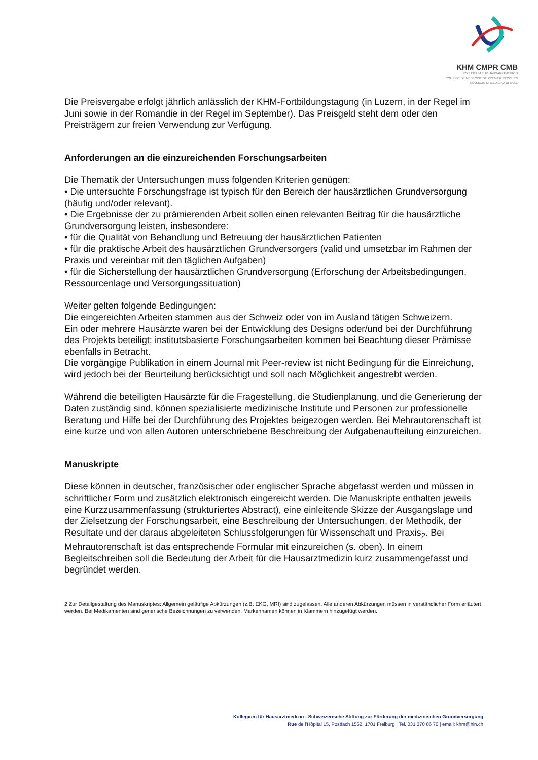KHM CMPR CMB
KOLLEGIUM FÜR HAUSARZTMEDIZIN
COLLEGE DE MEDECINE DE PREMIER RECOURS
COLLEGIO DI MEDICINA DI BASE
Die Preisvergabe erfolgt jährlich anlässlich der KHM-Fortbildungstagung (in Luzern, in der Regel im Juni sowie in der Romandie in der Regel im September). Das Preisgeld steht dem oder den Preisträgern zur freien Verwendung zur Verfügung.
Anforderungen an die einzureichenden Forschungsarbeiten
Die Thematik der Untersuchungen muss folgenden Kriterien genügen:
• Die untersuchte Forschungsfrage ist typisch für den Bereich der hausärztlichen Grundversorgung (häufig und/oder relevant).
• Die Ergebnisse der zu prämierenden Arbeit sollen einen relevanten Beitrag für die hausärztliche Grundversorgung leisten, insbesondere:
• für die Qualität von Behandlung und Betreuung der hausärztlichen Patienten
• für die praktische Arbeit des hausärztlichen Grundversorgers (valid und umsetzbar im Rahmen der Praxis und vereinbar mit den täglichen Aufgaben)
• für die Sicherstellung der hausärztlichen Grundversorgung (Erforschung der Arbeitsbedingungen, Ressourcenlage und Versorgungssituation)
Weiter gelten folgende Bedingungen:
Die eingereichten Arbeiten stammen aus der Schweiz oder von im Ausland tätigen Schweizern.
Ein oder mehrere Hausärzte waren bei der Entwicklung des Designs oder/und bei der Durchführung des Projekts beteiligt; institutsbasierte Forschungsarbeiten kommen bei Beachtung dieser Prämisse ebenfalls in Betracht.
Die vorgängige Publikation in einem Journal mit Peer-review ist nicht Bedingung für die Einreichung, wird jedoch bei der Beurteilung berücksichtigt und soll nach Möglichkeit angestrebt werden.
Während die beteiligten Hausärzte für die Fragestellung, die Studienplanung, und die Generierung der Daten zuständig sind, können spezialisierte medizinische Institute und Personen zur professionelle Beratung und Hilfe bei der Durchführung des Projektes beigezogen werden. Bei Mehrautorenschaft ist eine kurze und von allen Autoren unterschriebene Beschreibung der Aufgabenaufteilung einzureichen.
Manuskripte
Diese können in deutscher, französischer oder englischer Sprache abgefasst werden und müssen in schriftlicher Form und zusätzlich elektronisch eingereicht werden. Die Manuskripte enthalten jeweils eine Kurzzusammenfassung (strukturiertes Abstract), eine einleitende Skizze der Ausgangslage und der Zielsetzung der Forschungsarbeit, eine Beschreibung der Untersuchungen, der Methodik, der Resultate und der daraus abgeleiteten Schlussfolgerungen für Wissenschaft und Praxis<sub>2</sub>. Bei Mehrautorenschaft ist das entsprechende Formular mit einzureichen (s. oben). In einem Begleitschreiben soll die Bedeutung der Arbeit für die Hausarztmedizin kurz zusammengefasst und begründet werden.
2 Zur Detailgestaltung des Manuskriptes: Allgemein geläufige Abkürzungen (z.B. EKG, MRI) sind zugelassen. Alle anderen Abkürzungen müssen in verständlicher Form erläutert werden. Bei Medikamenten sind generische Bezeichnungen zu verwenden. Markennamen können in Klammern hinzugefügt werden.
Kollegium für Hausarztmedizin - Schweizerische Stiftung zur Förderung der medizinischen Grundversorgung
Rue de l’Hôpital 15, Postfach 1552, 1701 Freiburg | Tel. 031 370 06 70 | email: khm@hin.ch